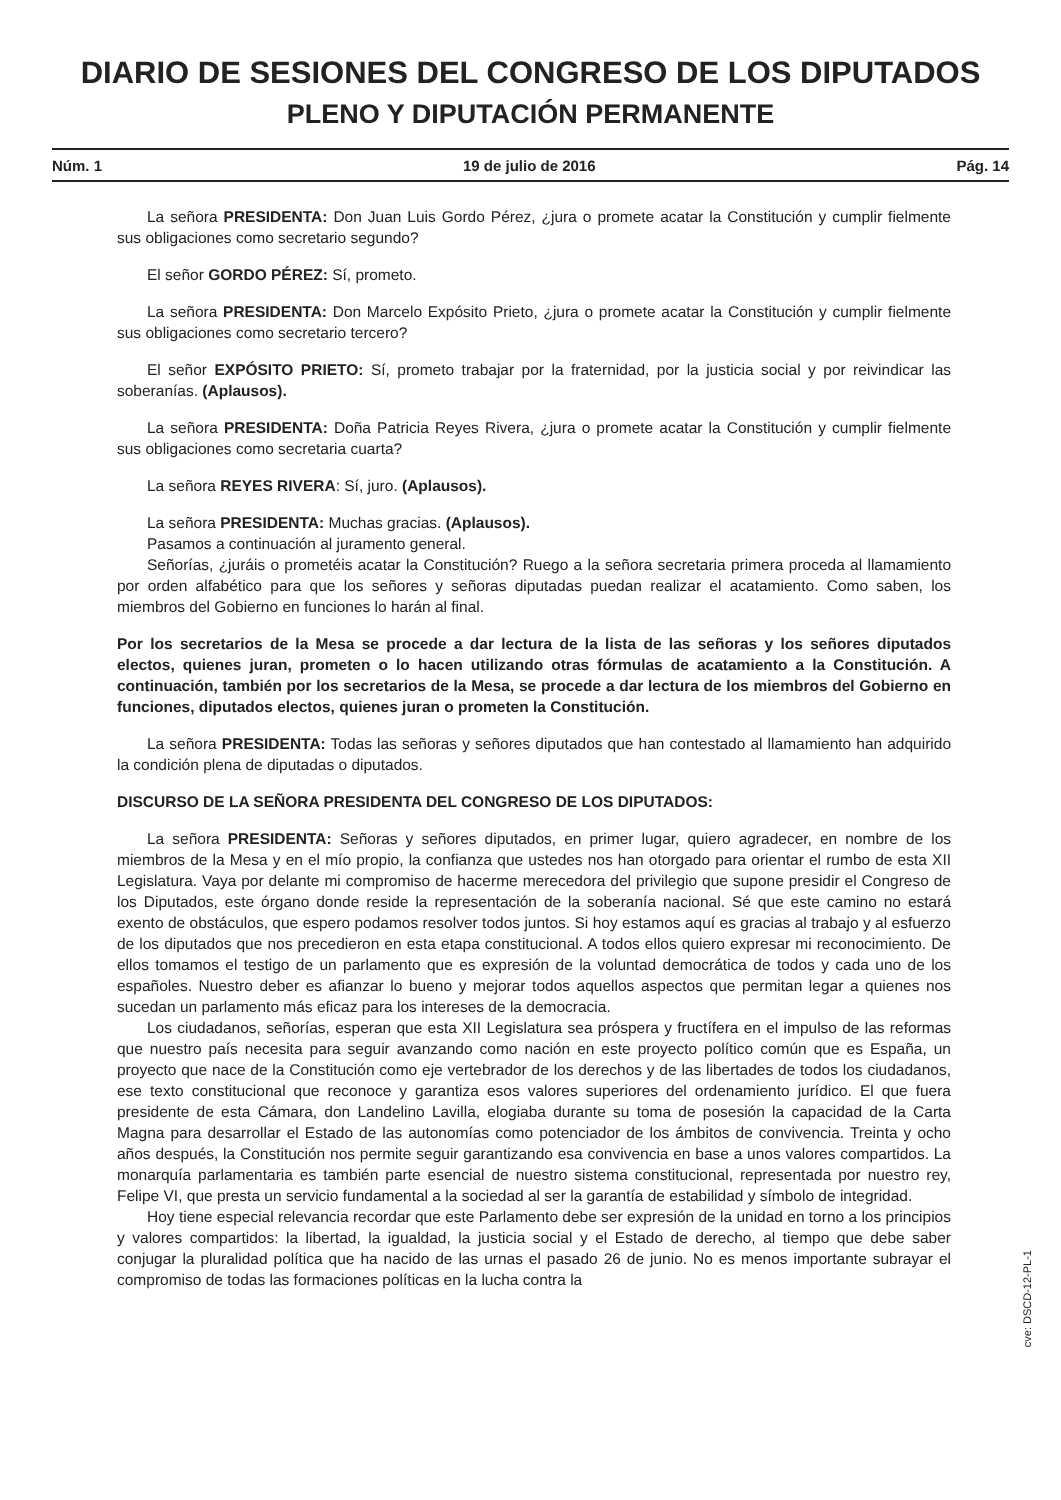DIARIO DE SESIONES DEL CONGRESO DE LOS DIPUTADOS
PLENO Y DIPUTACIÓN PERMANENTE
Núm. 1 19 de julio de 2016 Pág. 14
La señora PRESIDENTA: Don Juan Luis Gordo Pérez, ¿jura o promete acatar la Constitución y cumplir fielmente sus obligaciones como secretario segundo?
El señor GORDO PÉREZ: Sí, prometo.
La señora PRESIDENTA: Don Marcelo Expósito Prieto, ¿jura o promete acatar la Constitución y cumplir fielmente sus obligaciones como secretario tercero?
El señor EXPÓSITO PRIETO: Sí, prometo trabajar por la fraternidad, por la justicia social y por reivindicar las soberanías. (Aplausos).
La señora PRESIDENTA: Doña Patricia Reyes Rivera, ¿jura o promete acatar la Constitución y cumplir fielmente sus obligaciones como secretaria cuarta?
La señora REYES RIVERA: Sí, juro. (Aplausos).
La señora PRESIDENTA: Muchas gracias. (Aplausos).
Pasamos a continuación al juramento general.
Señorías, ¿juráis o prometéis acatar la Constitución? Ruego a la señora secretaria primera proceda al llamamiento por orden alfabético para que los señores y señoras diputadas puedan realizar el acatamiento. Como saben, los miembros del Gobierno en funciones lo harán al final.
Por los secretarios de la Mesa se procede a dar lectura de la lista de las señoras y los señores diputados electos, quienes juran, prometen o lo hacen utilizando otras fórmulas de acatamiento a la Constitución. A continuación, también por los secretarios de la Mesa, se procede a dar lectura de los miembros del Gobierno en funciones, diputados electos, quienes juran o prometen la Constitución.
La señora PRESIDENTA: Todas las señoras y señores diputados que han contestado al llamamiento han adquirido la condición plena de diputadas o diputados.
DISCURSO DE LA SEÑORA PRESIDENTA DEL CONGRESO DE LOS DIPUTADOS:
La señora PRESIDENTA: Señoras y señores diputados, en primer lugar, quiero agradecer, en nombre de los miembros de la Mesa y en el mío propio, la confianza que ustedes nos han otorgado para orientar el rumbo de esta XII Legislatura. Vaya por delante mi compromiso de hacerme merecedora del privilegio que supone presidir el Congreso de los Diputados, este órgano donde reside la representación de la soberanía nacional. Sé que este camino no estará exento de obstáculos, que espero podamos resolver todos juntos. Si hoy estamos aquí es gracias al trabajo y al esfuerzo de los diputados que nos precedieron en esta etapa constitucional. A todos ellos quiero expresar mi reconocimiento. De ellos tomamos el testigo de un parlamento que es expresión de la voluntad democrática de todos y cada uno de los españoles. Nuestro deber es afianzar lo bueno y mejorar todos aquellos aspectos que permitan legar a quienes nos sucedan un parlamento más eficaz para los intereses de la democracia.
Los ciudadanos, señorías, esperan que esta XII Legislatura sea próspera y fructífera en el impulso de las reformas que nuestro país necesita para seguir avanzando como nación en este proyecto político común que es España, un proyecto que nace de la Constitución como eje vertebrador de los derechos y de las libertades de todos los ciudadanos, ese texto constitucional que reconoce y garantiza esos valores superiores del ordenamiento jurídico. El que fuera presidente de esta Cámara, don Landelino Lavilla, elogiaba durante su toma de posesión la capacidad de la Carta Magna para desarrollar el Estado de las autonomías como potenciador de los ámbitos de convivencia. Treinta y ocho años después, la Constitución nos permite seguir garantizando esa convivencia en base a unos valores compartidos. La monarquía parlamentaria es también parte esencial de nuestro sistema constitucional, representada por nuestro rey, Felipe VI, que presta un servicio fundamental a la sociedad al ser la garantía de estabilidad y símbolo de integridad.
Hoy tiene especial relevancia recordar que este Parlamento debe ser expresión de la unidad en torno a los principios y valores compartidos: la libertad, la igualdad, la justicia social y el Estado de derecho, al tiempo que debe saber conjugar la pluralidad política que ha nacido de las urnas el pasado 26 de junio. No es menos importante subrayar el compromiso de todas las formaciones políticas en la lucha contra la
cve: DSCD-12-PL-1